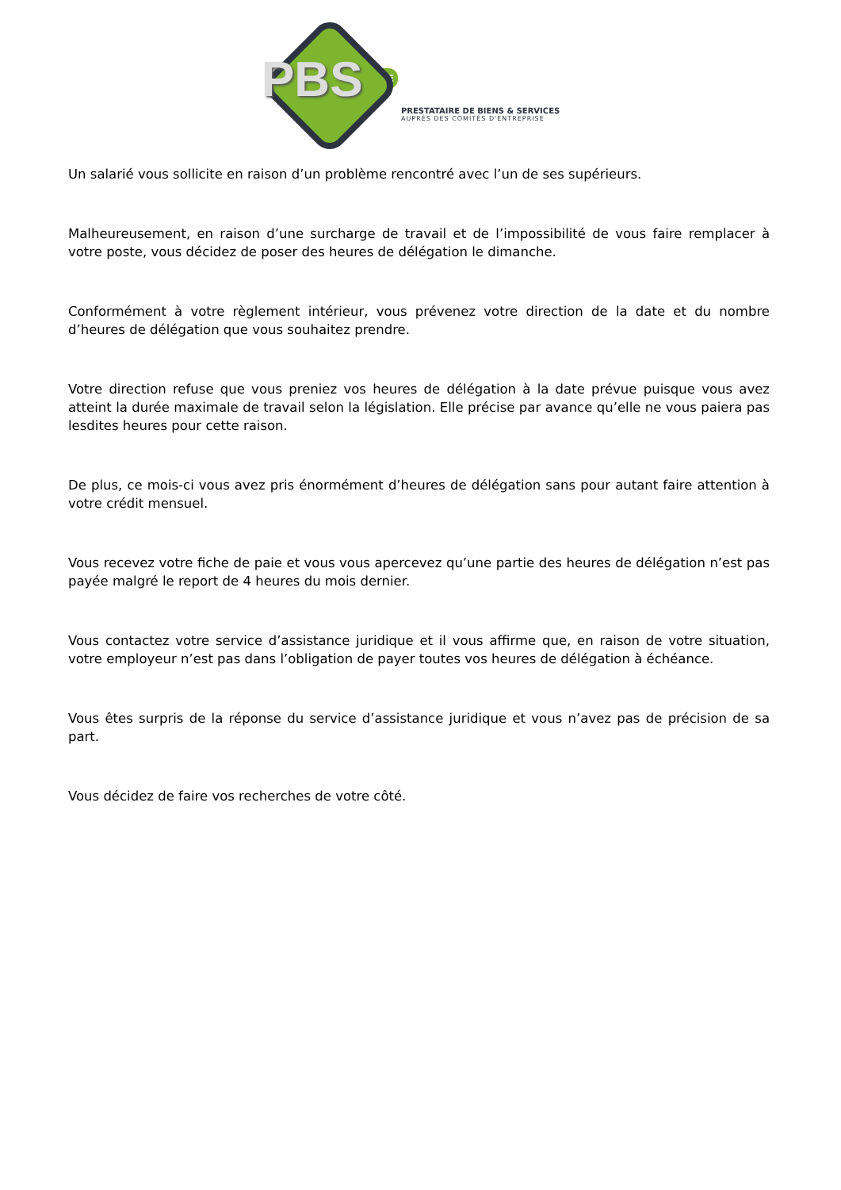PBS
CSE
PRESTATAIRE DE BIENS & SERVICES
AUPRÈS DES COMITÉS D'ENTREPRISE
Un salarié vous sollicite en raison d’un problème rencontré avec l’un de ses supérieurs.
Malheureusement, en raison d’une surcharge de travail et de l’impossibilité de vous faire remplacer à votre poste, vous décidez de poser des heures de délégation le dimanche.
Conformément à votre règlement intérieur, vous prévenez votre direction de la date et du nombre d’heures de délégation que vous souhaitez prendre.
Votre direction refuse que vous preniez vos heures de délégation à la date prévue puisque vous avez atteint la durée maximale de travail selon la législation. Elle précise par avance qu’elle ne vous paiera pas lesdites heures pour cette raison.
De plus, ce mois-ci vous avez pris énormément d’heures de délégation sans pour autant faire attention à votre crédit mensuel.
Vous recevez votre fiche de paie et vous vous apercevez qu’une partie des heures de délégation n’est pas payée malgré le report de 4 heures du mois dernier.
Vous contactez votre service d’assistance juridique et il vous affirme que, en raison de votre situation, votre employeur n’est pas dans l’obligation de payer toutes vos heures de délégation à échéance.
Vous êtes surpris de la réponse du service d’assistance juridique et vous n’avez pas de précision de sa part.
Vous décidez de faire vos recherches de votre côté.